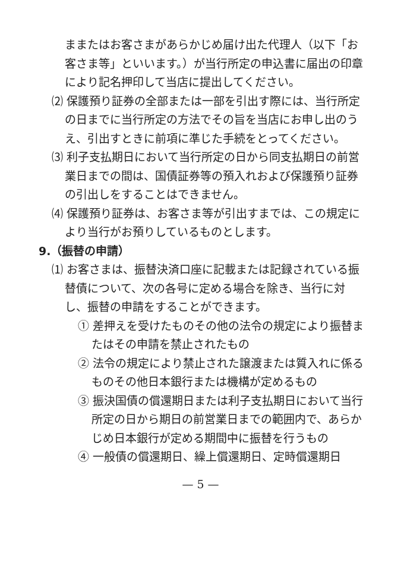ままたはお客さまがあらかじめ届け出た代理人（以下「お客さま等」といいます。）が当行所定の申込書に届出の印章により記名押印して当店に提出してください。
⑵ 保護預り証券の全部または一部を引出す際には、当行所定の日までに当行所定の方法でその旨を当店にお申し出のうえ、引出すときに前項に準じた手続をとってください。
⑶ 利子支払期日において当行所定の日から同支払期日の前営業日までの間は、国債証券等の預入れおよび保護預り証券の引出しをすることはできません。
⑷ 保護預り証券は、お客さま等が引出すまでは、この規定により当行がお預りしているものとします。
9.（振替の申請）
⑴ お客さまは、振替決済口座に記載または記録されている振替債について、次の各号に定める場合を除き、当行に対し、振替の申請をすることができます。
① 差押えを受けたものその他の法令の規定により振替またはその申請を禁止されたもの
② 法令の規定により禁止された譲渡または質入れに係るものその他日本銀行または機構が定めるもの
③ 振決国債の償還期日または利子支払期日において当行所定の日から期日の前営業日までの範囲内で、あらかじめ日本銀行が定める期間中に振替を行うもの
④ 一般債の償還期日、繰上償還期日、定時償還期日
— 5 —